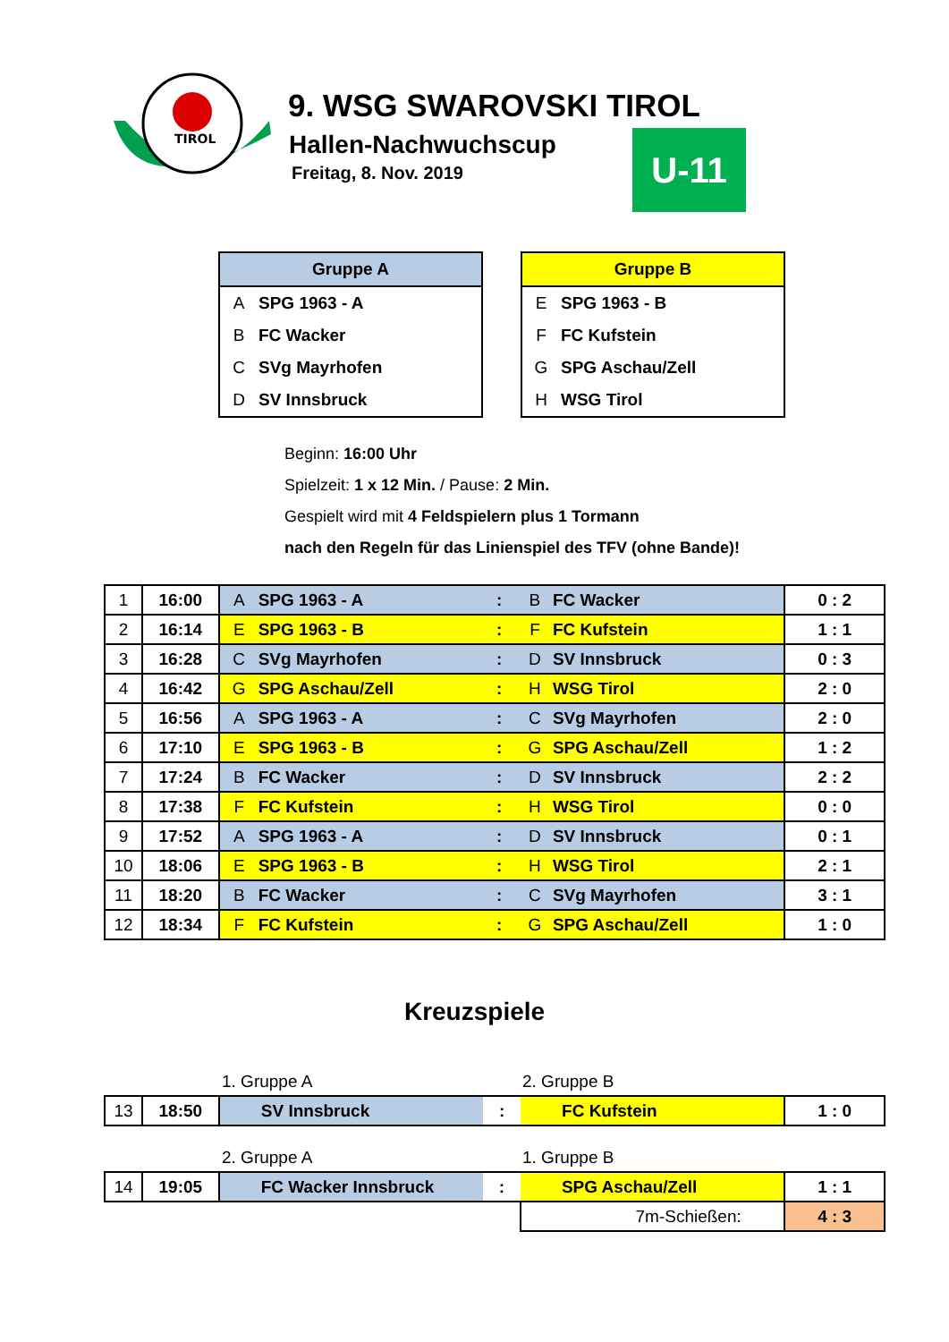TIROL
9. WSG SWAROVSKI TIROL
Hallen-Nachwuchscup
Freitag, 8. Nov. 2019
U-11
| Gruppe A | |
| --- | --- |
| A | SPG 1963 - A |
| B | FC Wacker |
| C | SVg Mayrhofen |
| D | SV Innsbruck |
| Gruppe B | |
| --- | --- |
| E | SPG 1963 - B |
| F | FC Kufstein |
| G | SPG Aschau/Zell |
| H | WSG Tirol |
Beginn: 16:00 Uhr
Spielzeit: 1 x 12 Min. / Pause: 2 Min.
Gespielt wird mit 4 Feldspielern plus 1 Tormann
nach den Regeln für das Linienspiel des TFV (ohne Bande)!
| 1 | 16:00 | A | SPG 1963 - A | : | B | FC Wacker | 0 : 2 |
| 2 | 16:14 | E | SPG 1963 - B | : | F | FC Kufstein | 1 : 1 |
| 3 | 16:28 | C | SVg Mayrhofen | : | D | SV Innsbruck | 0 : 3 |
| 4 | 16:42 | G | SPG Aschau/Zell | : | H | WSG Tirol | 2 : 0 |
| 5 | 16:56 | A | SPG 1963 - A | : | C | SVg Mayrhofen | 2 : 0 |
| 6 | 17:10 | E | SPG 1963 - B | : | G | SPG Aschau/Zell | 1 : 2 |
| 7 | 17:24 | B | FC Wacker | : | D | SV Innsbruck | 2 : 2 |
| 8 | 17:38 | F | FC Kufstein | : | H | WSG Tirol | 0 : 0 |
| 9 | 17:52 | A | SPG 1963 - A | : | D | SV Innsbruck | 0 : 1 |
| 10 | 18:06 | E | SPG 1963 - B | : | H | WSG Tirol | 2 : 1 |
| 11 | 18:20 | B | FC Wacker | : | C | SVg Mayrhofen | 3 : 1 |
| 12 | 18:34 | F | FC Kufstein | : | G | SPG Aschau/Zell | 1 : 0 |
Kreuzspiele
1. Gruppe A 2. Gruppe B
| 13 | 18:50 | SV Innsbruck | : | FC Kufstein | 1 : 0 |
2. Gruppe A 1. Gruppe B
| 14 | 19:05 | FC Wacker Innsbruck | : | SPG Aschau/Zell | 1 : 1 |
| | | | | 7m-Schießen: | 4 : 3 |